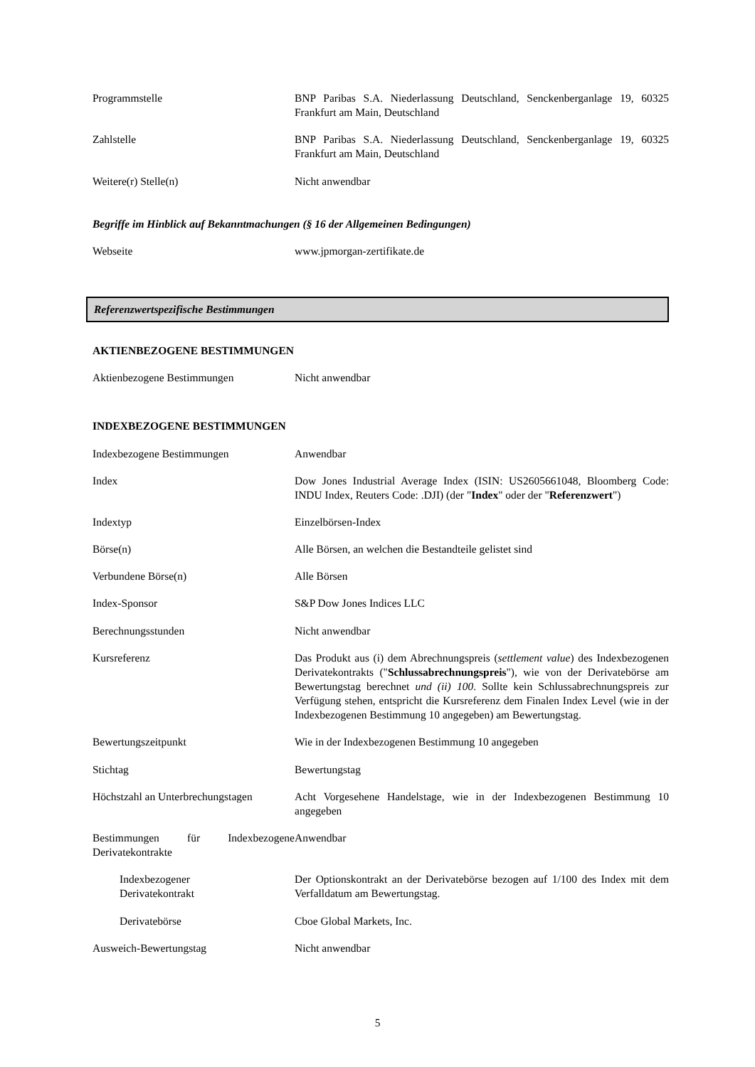| Programmstelle | BNP Paribas S.A. Niederlassung Deutschland, Senckenberganlage 19, 60325 Frankfurt am Main, Deutschland |
| Zahlstelle | BNP Paribas S.A. Niederlassung Deutschland, Senckenberganlage 19, 60325 Frankfurt am Main, Deutschland |
| Weitere(r) Stelle(n) | Nicht anwendbar |
Begriffe im Hinblick auf Bekanntmachungen (§ 16 der Allgemeinen Bedingungen)
| Webseite | www.jpmorgan-zertifikate.de |
Referenzwertspezifische Bestimmungen
AKTIENBEZOGENE BESTIMMUNGEN
| Aktienbezogene Bestimmungen | Nicht anwendbar |
INDEXBEZOGENE BESTIMMUNGEN
| Indexbezogene Bestimmungen | Anwendbar |
| Index | Dow Jones Industrial Average Index (ISIN: US2605661048, Bloomberg Code: INDU Index, Reuters Code: .DJI) (der " Index " oder der " Referenzwert ") |
| Indextyp | Einzelbörsen-Index |
| Börse(n) | Alle Börsen, an welchen die Bestandteile gelistet sind |
| Verbundene Börse(n) | Alle Börsen |
| Index-Sponsor | S&P Dow Jones Indices LLC |
| Berechnungsstunden | Nicht anwendbar |
| Kursreferenz | Das Produkt aus (i) dem Abrechnungspreis ( settlement value ) des Indexbezogenen Derivatekontrakts (" Schlussabrechnungspreis "), wie von der Derivatebörse am Bewertungstag berechnet und (ii) 100 . Sollte kein Schlussabrechnungspreis zur Verfügung stehen, entspricht die Kursreferenz dem Finalen Index Level (wie in der Indexbezogenen Bestimmung 10 angegeben) am Bewertungstag. |
| Bewertungszeitpunkt | Wie in der Indexbezogenen Bestimmung 10 angegeben |
| Stichtag | Bewertungstag |
| Höchstzahl an Unterbrechungstagen | Acht Vorgesehene Handelstage, wie in der Indexbezogenen Bestimmung 10 angegeben |
| Bestimmungen für Indexbezogene Derivatekontrakte | Anwendbar |
| Indexbezogener Derivatekontrakt | Der Optionskontrakt an der Derivatebörse bezogen auf 1/100 des Index mit dem Verfalldatum am Bewertungstag. |
| Derivatebörse | Cboe Global Markets, Inc. |
| Ausweich-Bewertungstag | Nicht anwendbar |
5